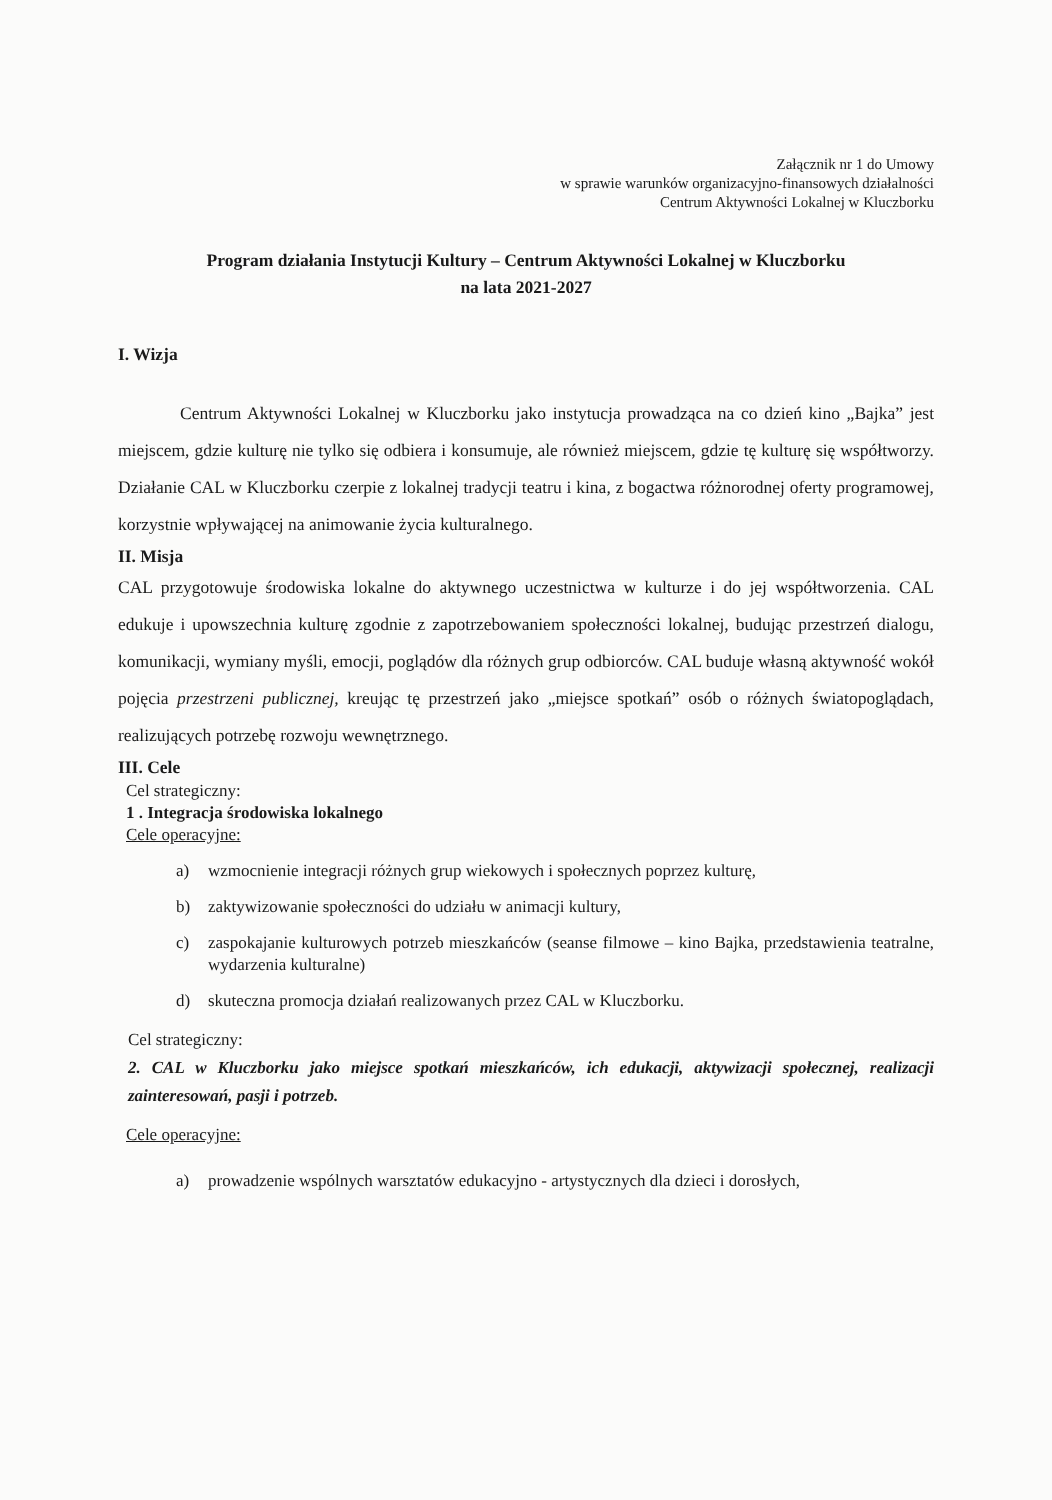Załącznik nr 1 do Umowy
w sprawie warunków organizacyjno-finansowych działalności
Centrum Aktywności Lokalnej w Kluczborku
Program działania Instytucji Kultury – Centrum Aktywności Lokalnej w Kluczborku
na lata 2021-2027
I. Wizja
Centrum Aktywności Lokalnej w Kluczborku jako instytucja prowadząca na co dzień kino „Bajka” jest miejscem, gdzie kulturę nie tylko się odbiera i konsumuje, ale również miejscem, gdzie tę kulturę się współtworzy. Działanie CAL w Kluczborku czerpie z lokalnej tradycji teatru i kina, z bogactwa różnorodnej oferty programowej, korzystnie wpływającej na animowanie życia kulturalnego.
II. Misja
CAL przygotowuje środowiska lokalne do aktywnego uczestnictwa w kulturze i do jej współtworzenia. CAL edukuje i upowszechnia kulturę zgodnie z zapotrzebowaniem społeczności lokalnej, budując przestrzeń dialogu, komunikacji, wymiany myśli, emocji, poglądów dla różnych grup odbiorców. CAL buduje własną aktywność wokół pojęcia przestrzeni publicznej, kreując tę przestrzeń jako „miejsce spotkań” osób o różnych światopoglądach, realizujących potrzebę rozwoju wewnętrznego.
III. Cele
Cel strategiczny:
1 . Integracja środowiska lokalnego
Cele operacyjne:
a) wzmocnienie integracji różnych grup wiekowych i społecznych poprzez kulturę,
b) zaktywizowanie społeczności do udziału w animacji kultury,
c) zaspokajanie kulturowych potrzeb mieszkańców (seanse filmowe – kino Bajka, przedstawienia teatralne, wydarzenia kulturalne)
d) skuteczna promocja działań realizowanych przez CAL w Kluczborku.
Cel strategiczny:
2. CAL w Kluczborku jako miejsce spotkań mieszkańców, ich edukacji, aktywizacji społecznej, realizacji zainteresowań, pasji i potrzeb.
Cele operacyjne:
a) prowadzenie wspólnych warsztatów edukacyjno - artystycznych dla dzieci i dorosłych,